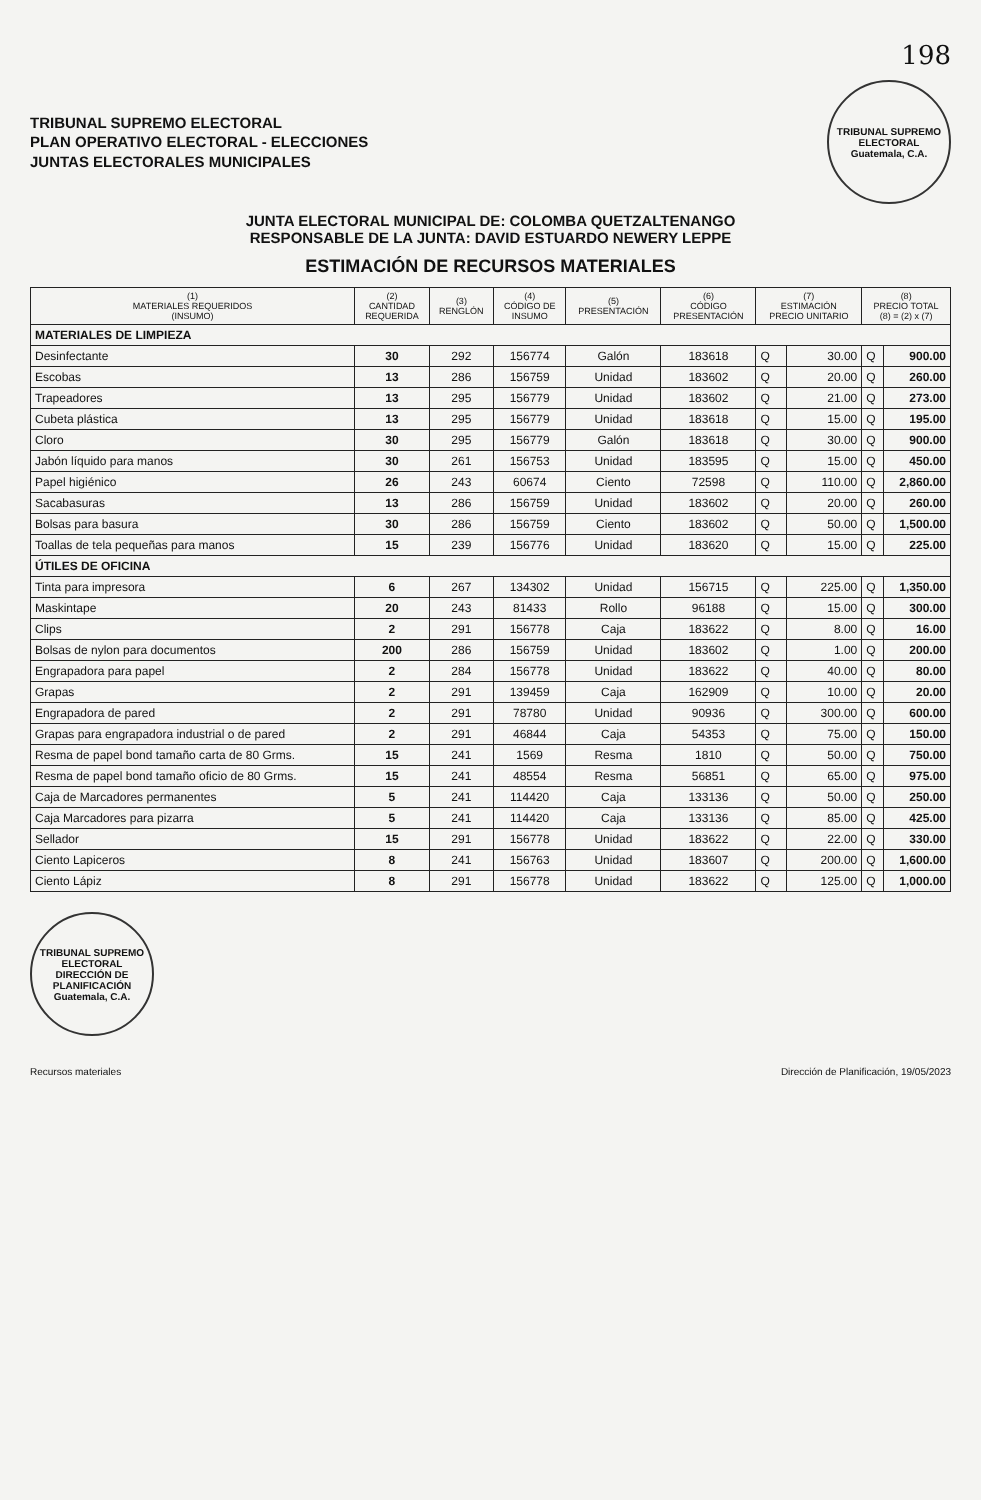198
TRIBUNAL SUPREMO ELECTORAL
PLAN OPERATIVO ELECTORAL - ELECCIONES
JUNTAS ELECTORALES MUNICIPALES
TRIBUNAL SUPREMO ELECTORAL
Guatemala, C.A.
JUNTA ELECTORAL MUNICIPAL DE: COLOMBA QUETZALTENANGO
RESPONSABLE DE LA JUNTA: DAVID ESTUARDO NEWERY LEPPE
ESTIMACIÓN DE RECURSOS MATERIALES
| (1) MATERIALES REQUERIDOS (INSUMO) | (2) CANTIDAD REQUERIDA | (3) RENGLÓN | (4) CÓDIGO DE INSUMO | (5) PRESENTACIÓN | (6) CÓDIGO PRESENTACIÓN | (7) ESTIMACIÓN PRECIO UNITARIO | | (8) PRECIO TOTAL (8) = (2) x (7) | |
| --- | --- | --- | --- | --- | --- | --- | --- | --- | --- |
| MATERIALES DE LIMPIEZA | | | | | | | | | |
| Desinfectante | 30 | 292 | 156774 | Galón | 183618 | Q | 30.00 | Q | 900.00 |
| Escobas | 13 | 286 | 156759 | Unidad | 183602 | Q | 20.00 | Q | 260.00 |
| Trapeadores | 13 | 295 | 156779 | Unidad | 183602 | Q | 21.00 | Q | 273.00 |
| Cubeta plástica | 13 | 295 | 156779 | Unidad | 183618 | Q | 15.00 | Q | 195.00 |
| Cloro | 30 | 295 | 156779 | Galón | 183618 | Q | 30.00 | Q | 900.00 |
| Jabón líquido para manos | 30 | 261 | 156753 | Unidad | 183595 | Q | 15.00 | Q | 450.00 |
| Papel higiénico | 26 | 243 | 60674 | Ciento | 72598 | Q | 110.00 | Q | 2,860.00 |
| Sacabasuras | 13 | 286 | 156759 | Unidad | 183602 | Q | 20.00 | Q | 260.00 |
| Bolsas para basura | 30 | 286 | 156759 | Ciento | 183602 | Q | 50.00 | Q | 1,500.00 |
| Toallas de tela pequeñas para manos | 15 | 239 | 156776 | Unidad | 183620 | Q | 15.00 | Q | 225.00 |
| ÚTILES DE OFICINA | | | | | | | | | |
| Tinta para impresora | 6 | 267 | 134302 | Unidad | 156715 | Q | 225.00 | Q | 1,350.00 |
| Maskintape | 20 | 243 | 81433 | Rollo | 96188 | Q | 15.00 | Q | 300.00 |
| Clips | 2 | 291 | 156778 | Caja | 183622 | Q | 8.00 | Q | 16.00 |
| Bolsas de nylon para documentos | 200 | 286 | 156759 | Unidad | 183602 | Q | 1.00 | Q | 200.00 |
| Engrapadora para papel | 2 | 284 | 156778 | Unidad | 183622 | Q | 40.00 | Q | 80.00 |
| Grapas | 2 | 291 | 139459 | Caja | 162909 | Q | 10.00 | Q | 20.00 |
| Engrapadora de pared | 2 | 291 | 78780 | Unidad | 90936 | Q | 300.00 | Q | 600.00 |
| Grapas para engrapadora industrial o de pared | 2 | 291 | 46844 | Caja | 54353 | Q | 75.00 | Q | 150.00 |
| Resma de papel bond tamaño carta de 80 Grms. | 15 | 241 | 1569 | Resma | 1810 | Q | 50.00 | Q | 750.00 |
| Resma de papel bond tamaño oficio de 80 Grms. | 15 | 241 | 48554 | Resma | 56851 | Q | 65.00 | Q | 975.00 |
| Caja de Marcadores permanentes | 5 | 241 | 114420 | Caja | 133136 | Q | 50.00 | Q | 250.00 |
| Caja Marcadores para pizarra | 5 | 241 | 114420 | Caja | 133136 | Q | 85.00 | Q | 425.00 |
| Sellador | 15 | 291 | 156778 | Unidad | 183622 | Q | 22.00 | Q | 330.00 |
| Ciento Lapiceros | 8 | 241 | 156763 | Unidad | 183607 | Q | 200.00 | Q | 1,600.00 |
| Ciento Lápiz | 8 | 291 | 156778 | Unidad | 183622 | Q | 125.00 | Q | 1,000.00 |
TRIBUNAL SUPREMO ELECTORAL
DIRECCIÓN DE PLANIFICACIÓN
Guatemala, C.A.
Recursos materiales Dirección de Planificación, 19/05/2023